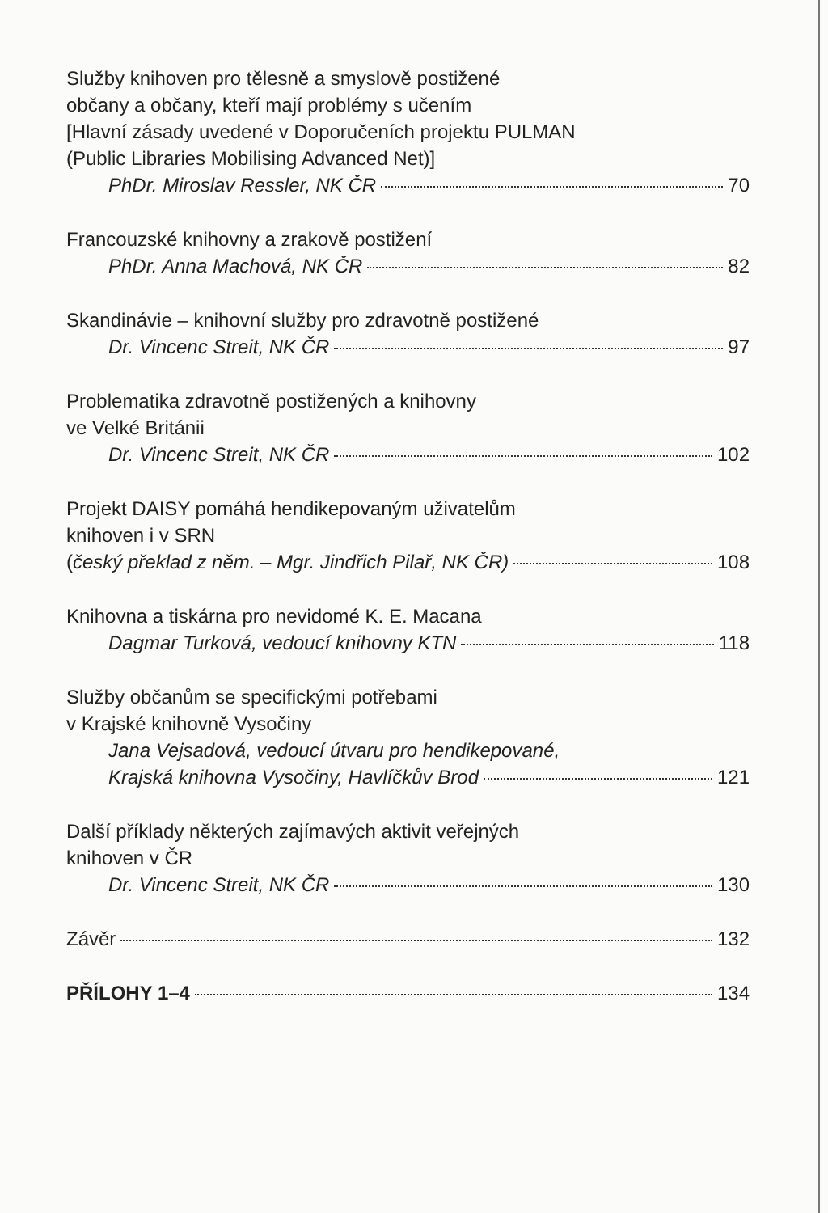Služby knihoven pro tělesně a smyslově postižené
občany a občany, kteří mají problémy s učením
[Hlavní zásady uvedené v Doporučeních projektu PULMAN
(Public Libraries Mobilising Advanced Net)]
PhDr. Miroslav Ressler, NK ČR 70
Francouzské knihovny a zrakově postižení
PhDr. Anna Machová, NK ČR 82
Skandinávie – knihovní služby pro zdravotně postižené
Dr. Vincenc Streit, NK ČR 97
Problematika zdravotně postižených a knihovny
ve Velké Británii
Dr. Vincenc Streit, NK ČR 102
Projekt DAISY pomáhá hendikepovaným uživatelům
knihoven i v SRN
(český překlad z něm. – Mgr. Jindřich Pilař, NK ČR) 108
Knihovna a tiskárna pro nevidomé K. E. Macana
Dagmar Turková, vedoucí knihovny KTN 118
Služby občanům se specifickými potřebami
v Krajské knihovně Vysočiny
Jana Vejsadová, vedoucí útvaru pro hendikepované,
Krajská knihovna Vysočiny, Havlíčkův Brod 121
Další příklady některých zajímavých aktivit veřejných
knihoven v ČR
Dr. Vincenc Streit, NK ČR 130
Závěr 132
PŘÍLOHY 1–4 134